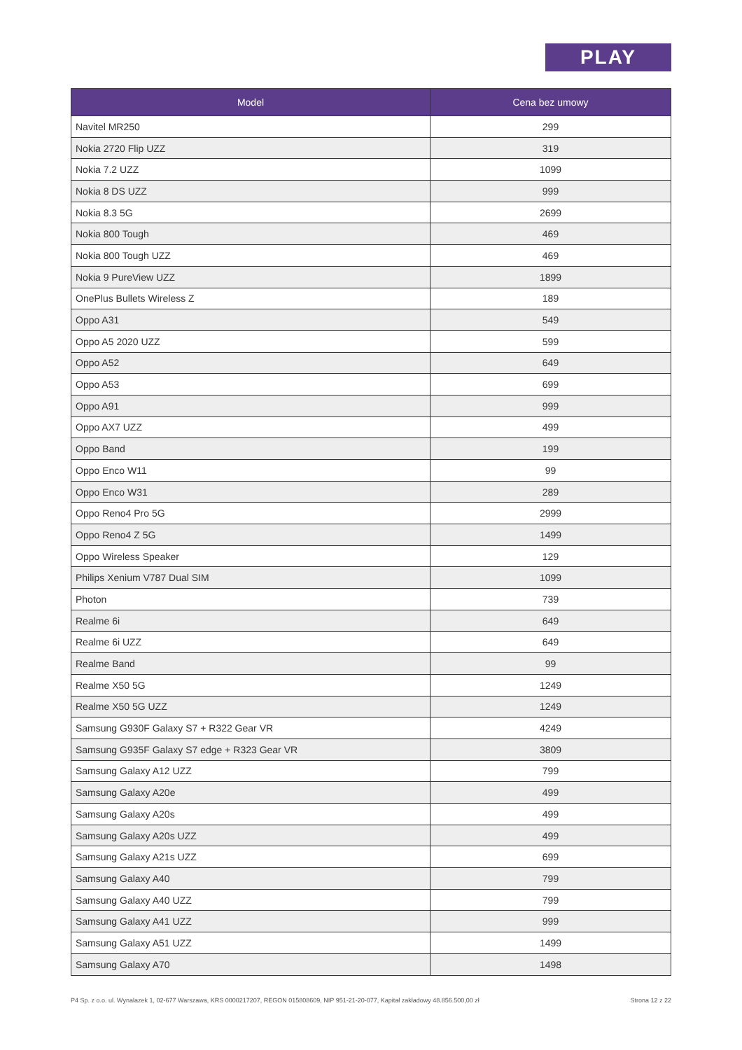PLAY
| Model | Cena bez umowy |
| --- | --- |
| Navitel MR250 | 299 |
| Nokia 2720 Flip UZZ | 319 |
| Nokia 7.2 UZZ | 1099 |
| Nokia 8 DS UZZ | 999 |
| Nokia 8.3 5G | 2699 |
| Nokia 800 Tough | 469 |
| Nokia 800 Tough UZZ | 469 |
| Nokia 9 PureView UZZ | 1899 |
| OnePlus Bullets Wireless Z | 189 |
| Oppo A31 | 549 |
| Oppo A5 2020 UZZ | 599 |
| Oppo A52 | 649 |
| Oppo A53 | 699 |
| Oppo A91 | 999 |
| Oppo AX7 UZZ | 499 |
| Oppo Band | 199 |
| Oppo Enco W11 | 99 |
| Oppo Enco W31 | 289 |
| Oppo Reno4 Pro 5G | 2999 |
| Oppo Reno4 Z 5G | 1499 |
| Oppo Wireless Speaker | 129 |
| Philips Xenium V787 Dual SIM | 1099 |
| Photon | 739 |
| Realme 6i | 649 |
| Realme 6i UZZ | 649 |
| Realme Band | 99 |
| Realme X50 5G | 1249 |
| Realme X50 5G UZZ | 1249 |
| Samsung G930F Galaxy S7 + R322 Gear VR | 4249 |
| Samsung G935F Galaxy S7 edge + R323 Gear VR | 3809 |
| Samsung Galaxy A12 UZZ | 799 |
| Samsung Galaxy A20e | 499 |
| Samsung Galaxy A20s | 499 |
| Samsung Galaxy A20s UZZ | 499 |
| Samsung Galaxy A21s UZZ | 699 |
| Samsung Galaxy A40 | 799 |
| Samsung Galaxy A40 UZZ | 799 |
| Samsung Galaxy A41 UZZ | 999 |
| Samsung Galaxy A51 UZZ | 1499 |
| Samsung Galaxy A70 | 1498 |
P4 Sp. z o.o. ul. Wynalazek 1, 02-677 Warszawa, KRS 0000217207, REGON 015808609, NIP 951-21-20-077, Kapitał zakładowy 48.856.500,00 zł Strona 12 z 22